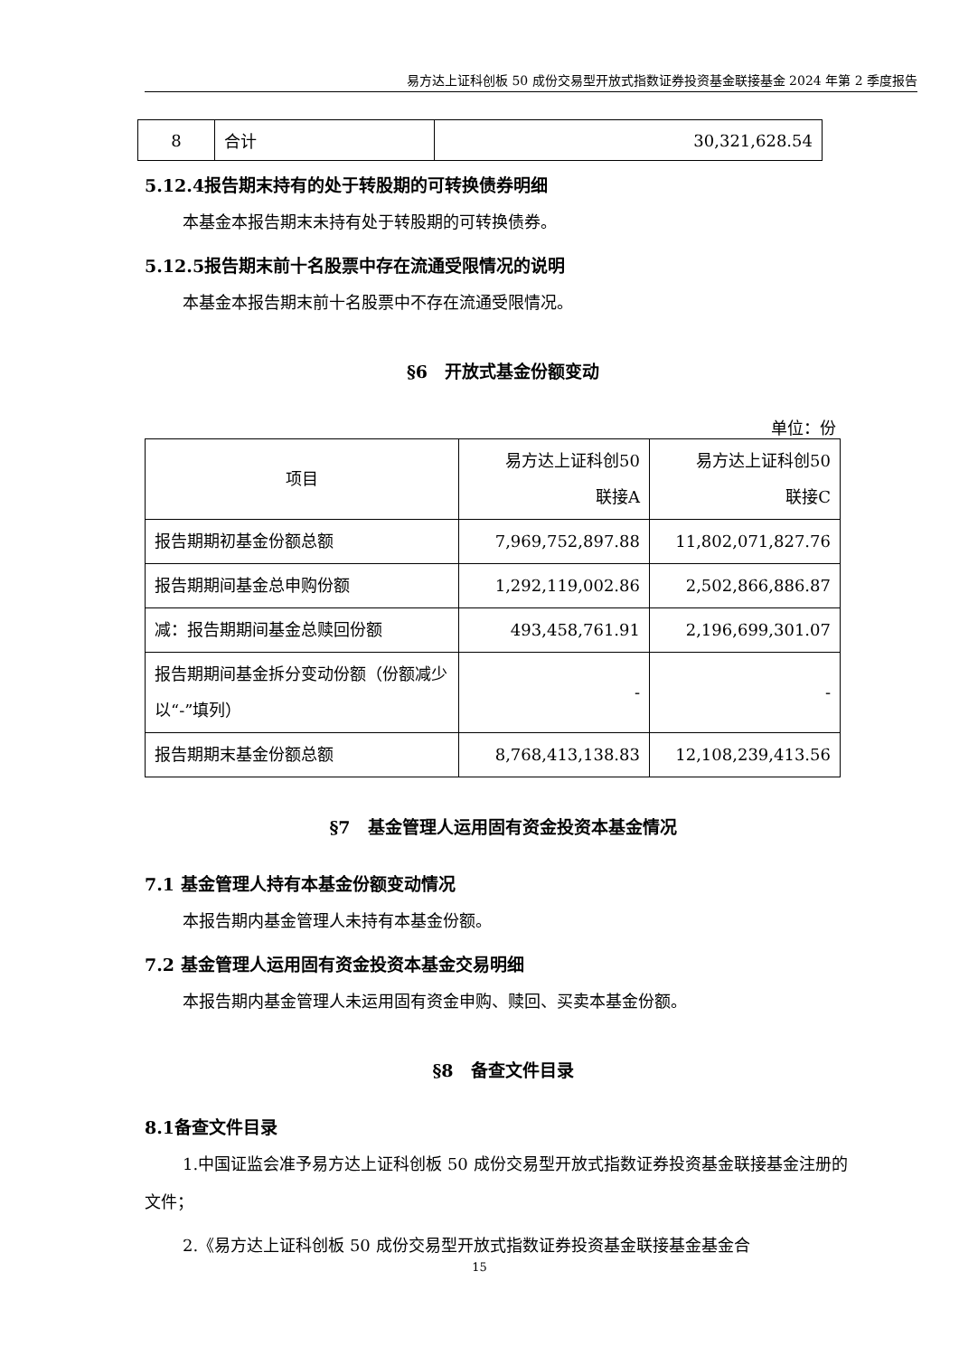易方达上证科创板 50 成份交易型开放式指数证券投资基金联接基金 2024 年第 2 季度报告
| 8 | 合计 | 30,321,628.54 |
5.12.4报告期末持有的处于转股期的可转换债券明细
本基金本报告期末未持有处于转股期的可转换债券。
5.12.5报告期末前十名股票中存在流通受限情况的说明
本基金本报告期末前十名股票中不存在流通受限情况。
§6　开放式基金份额变动
单位：份
| 项目 | 易方达上证科创50 联接A | 易方达上证科创50 联接C |
| 报告期期初基金份额总额 | 7,969,752,897.88 | 11,802,071,827.76 |
| 报告期期间基金总申购份额 | 1,292,119,002.86 | 2,502,866,886.87 |
| 减：报告期期间基金总赎回份额 | 493,458,761.91 | 2,196,699,301.07 |
| 报告期期间基金拆分变动份额（份额减少以“-”填列） | - | - |
| 报告期期末基金份额总额 | 8,768,413,138.83 | 12,108,239,413.56 |
§7　基金管理人运用固有资金投资本基金情况
7.1 基金管理人持有本基金份额变动情况
本报告期内基金管理人未持有本基金份额。
7.2 基金管理人运用固有资金投资本基金交易明细
本报告期内基金管理人未运用固有资金申购、赎回、买卖本基金份额。
§8　备查文件目录
8.1备查文件目录
1.中国证监会准予易方达上证科创板 50 成份交易型开放式指数证券投资基金联接基金注册的文件；
2.《易方达上证科创板 50 成份交易型开放式指数证券投资基金联接基金基金合
15